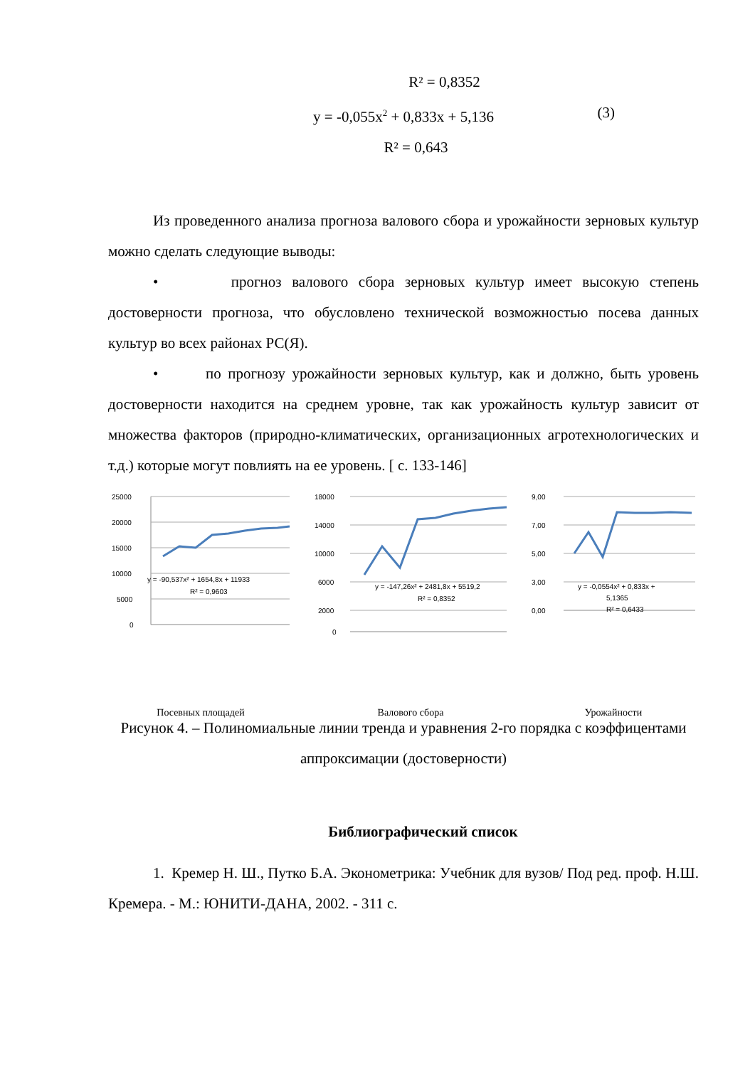R² = 0,8352
y = -0,055x<sup>2</sup> + 0,833x + 5,136 (3)
R² = 0,643
Из проведенного анализа прогноза валового сбора и урожайности зерновых культур можно сделать следующие выводы:
• прогноз валового сбора зерновых культур имеет высокую степень достоверности прогноза, что обусловлено технической возможностью посева данных культур во всех районах РС(Я).
• по прогнозу урожайности зерновых культур, как и должно, быть уровень достоверности находится на среднем уровне, так как урожайность культур зависит от множества факторов (природно-климатических, организационных агротехнологических и т.д.) которые могут повлиять на ее уровень. [ с. 133-146]
25000
20000
15000
10000
5000
0
y = -90,537x² + 1654,8x + 11933
R² = 0,9603
Посевных площадей
18000
14000
10000
6000
2000
0
y = -147,26x² + 2481,8x + 5519,2
R² = 0,8352
Валового сбора
9,00
7,00
5,00
3,00
0,00
y = -0,0554x² + 0,833x +
5,1365
R² = 0,6433
Урожайности
Рисунок 4. – Полиномиальные линии тренда и уравнения 2-го порядка с коэффицентами аппроксимации (достоверности)
Библиографический список
1. Кремер Н. Ш., Путко Б.А. Эконометрика: Учебник для вузов/ Под ред. проф. Н.Ш. Кремера. - М.: ЮНИТИ-ДАНА, 2002. - 311 с.